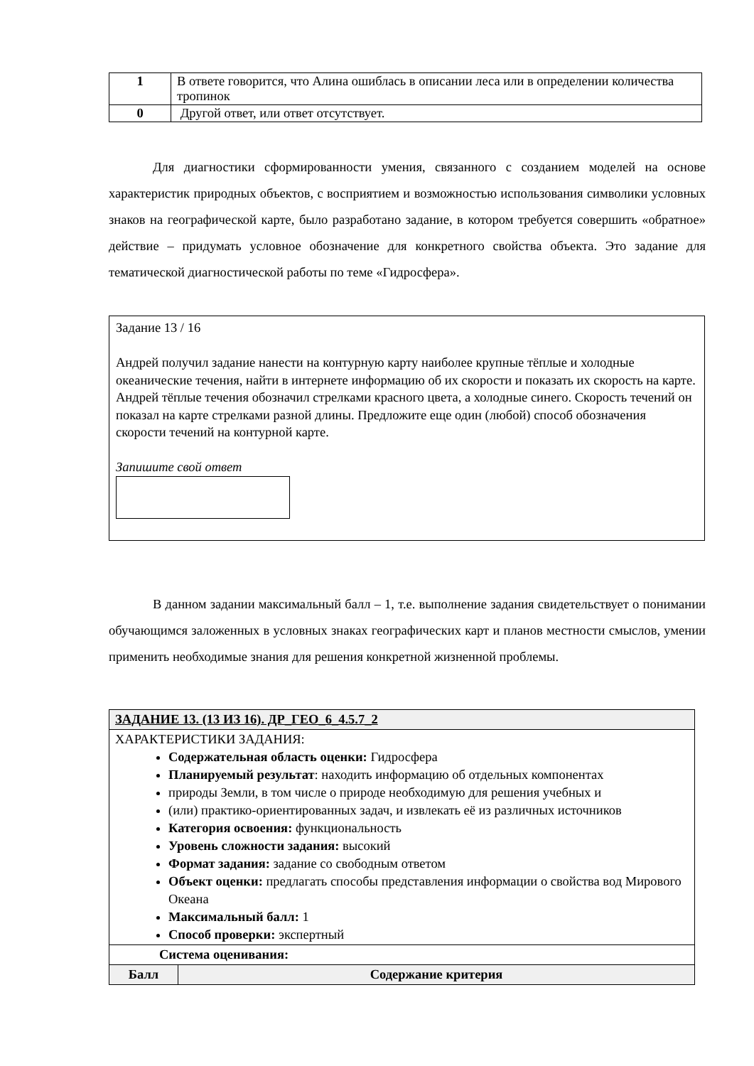| 1 | В ответе говорится, что Алина ошиблась в описании леса или в определении количества тропинок |
| 0 | Другой ответ, или ответ отсутствует. |
Для диагностики сформированности умения, связанного с созданием моделей на основе характеристик природных объектов, с восприятием и возможностью использования символики условных знаков на географической карте, было разработано задание, в котором требуется совершить «обратное» действие – придумать условное обозначение для конкретного свойства объекта. Это задание для тематической диагностической работы по теме «Гидросфера».
Задание 13 / 16
Андрей получил задание нанести на контурную карту наиболее крупные тёплые и холодные океанические течения, найти в интернете информацию об их скорости и показать их скорость на карте. Андрей тёплые течения обозначил стрелками красного цвета, а холодные синего. Скорость течений он показал на карте стрелками разной длины. Предложите еще один (любой) способ обозначения скорости течений на контурной карте.
Запишите свой ответ
В данном задании максимальный балл – 1, т.е. выполнение задания свидетельствует о понимании обучающимся заложенных в условных знаках географических карт и планов местности смыслов, умении применить необходимые знания для решения конкретной жизненной проблемы.
| ЗАДАНИЕ 13. (13 ИЗ 16). ДР_ГЕО_6_4.5.7_2 | |
| --- | --- |
| ХАРАКТЕРИСТИКИ ЗАДАНИЯ: Содержательная область оценки: Гидросфера Планируемый результат : находить информацию об отдельных компонентах природы Земли, в том числе о природе необходимую для решения учебных и (или) практико-ориентированных задач, и извлекать её из различных источников Категория освоения: функциональность Уровень сложности задания: высокий Формат задания: задание со свободным ответом Объект оценки: предлагать способы представления информации о свойства вод Мирового Океана Максимальный балл: 1 Способ проверки: экспертный | |
| Система оценивания: | |
| Балл | Содержание критерия |